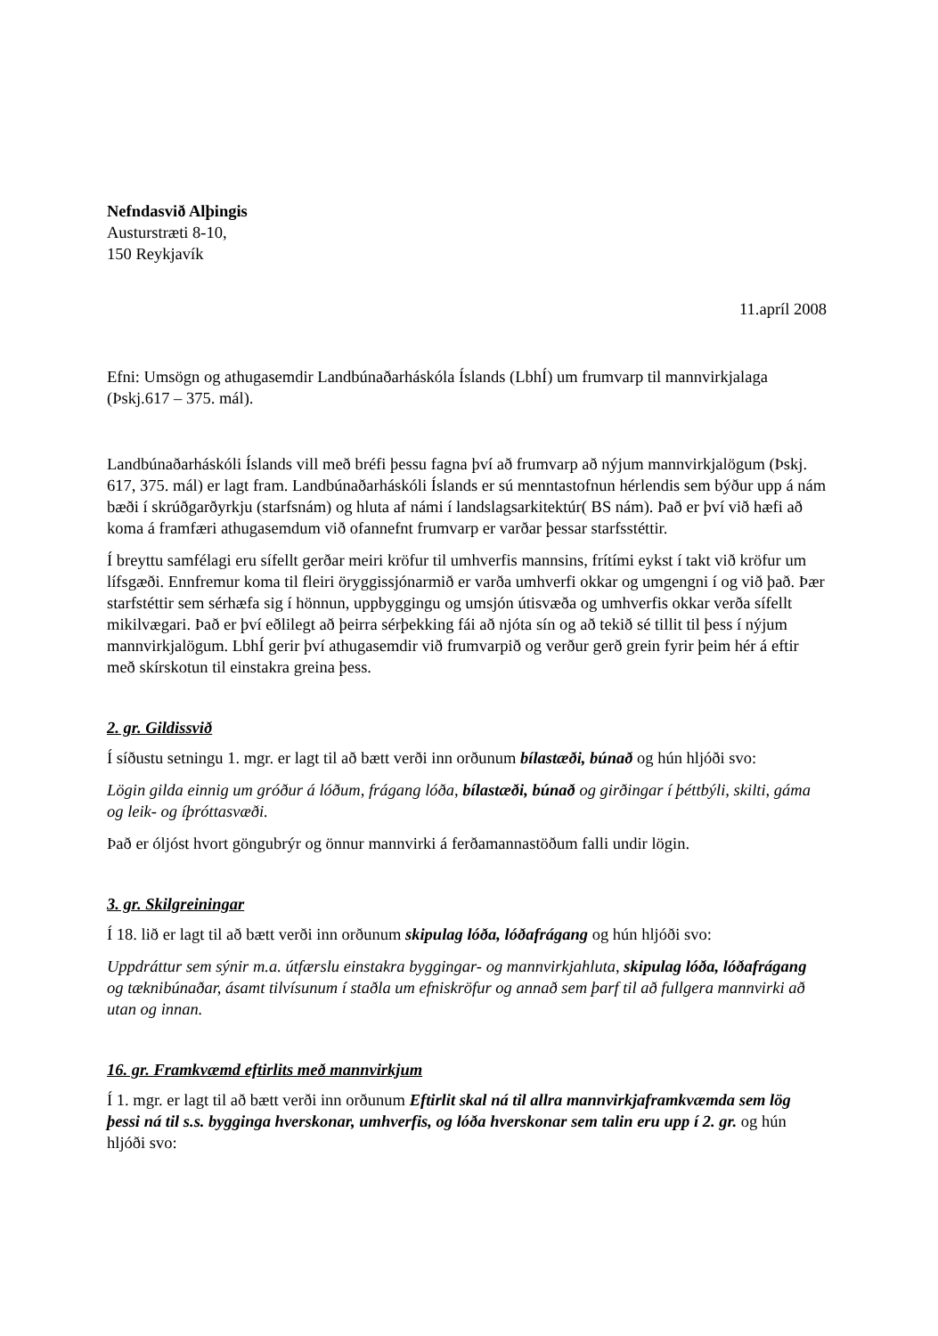Nefndasvið Alþingis
Austurstræti 8-10,
150 Reykjavík
11.apríl 2008
Efni: Umsögn og athugasemdir Landbúnaðarháskóla Íslands (LbhÍ) um frumvarp til mannvirkjalaga (Þskj.617 – 375. mál).
Landbúnaðarháskóli Íslands vill með bréfi þessu fagna því að frumvarp að nýjum mannvirkjalögum (Þskj. 617, 375. mál) er lagt fram. Landbúnaðarháskóli Íslands er sú menntastofnun hérlendis sem býður upp á nám bæði í skrúðgarðyrkju (starfsnám) og hluta af námi í landslagsarkitektúr( BS nám). Það er því við hæfi að koma á framfæri athugasemdum við ofannefnt frumvarp er varðar þessar starfsstéttir.
Í breyttu samfélagi eru sífellt gerðar meiri kröfur til umhverfis mannsins, frítími eykst í takt við kröfur um lífsgæði. Ennfremur koma til fleiri öryggissjónarmið er varða umhverfi okkar og umgengni í og við það. Þær starfstéttir sem sérhæfa sig í hönnun, uppbyggingu og umsjón útisvæða og umhverfis okkar verða sífellt mikilvægari. Það er því eðlilegt að þeirra sérþekking fái að njóta sín og að tekið sé tillit til þess í nýjum mannvirkjalögum. LbhÍ gerir því athugasemdir við frumvarpið og verður gerð grein fyrir þeim hér á eftir með skírskotun til einstakra greina þess.
2. gr. Gildissvið
Í síðustu setningu 1. mgr. er lagt til að bætt verði inn orðunum bílastæði, búnað og hún hljóði svo:
Lögin gilda einnig um gróður á lóðum, frágang lóða, bílastæði, búnað og girðingar í þéttbýli, skilti, gáma og leik- og íþróttasvæði.
Það er óljóst hvort göngubrýr og önnur mannvirki á ferðamannastöðum falli undir lögin.
3. gr. Skilgreiningar
Í 18. lið er lagt til að bætt verði inn orðunum skipulag lóða, lóðafrágang og hún hljóði svo:
Uppdráttur sem sýnir m.a. útfærslu einstakra byggingar- og mannvirkjahluta, skipulag lóða, lóðafrágang og tæknibúnaðar, ásamt tilvísunum í staðla um efniskröfur og annað sem þarf til að fullgera mannvirki að utan og innan.
16. gr. Framkvæmd eftirlits með mannvirkjum
Í 1. mgr. er lagt til að bætt verði inn orðunum Eftirlit skal ná til allra mannvirkjaframkvæmda sem lög þessi ná til s.s. bygginga hverskonar, umhverfis, og lóða hverskonar sem talin eru upp í 2. gr. og hún hljóði svo: